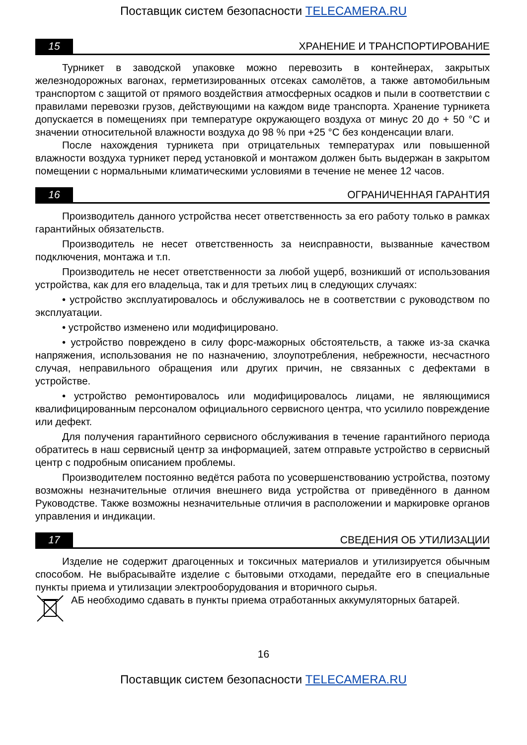Поставщик систем безопасности TELECAMERA.RU
15
ХРАНЕНИЕ И ТРАНСПОРТИРОВАНИЕ
Турникет в заводской упаковке можно перевозить в контейнерах, закрытых железнодорожных вагонах, герметизированных отсеках самолётов, а также автомобильным транспортом с защитой от прямого воздействия атмосферных осадков и пыли в соответствии с правилами перевозки грузов, действующими на каждом виде транспорта. Хранение турникета допускается в помещениях при температуре окружающего воздуха от минус 20 до + 50 °С и значении относительной влажности воздуха до 98 % при +25 °С без конденсации влаги.
После нахождения турникета при отрицательных температурах или повышенной влажности воздуха турникет перед установкой и монтажом должен быть выдержан в закрытом помещении с нормальными климатическими условиями в течение не менее 12 часов.
16
ОГРАНИЧЕННАЯ ГАРАНТИЯ
Производитель данного устройства несет ответственность за его работу только в рамках гарантийных обязательств.
Производитель не несет ответственность за неисправности, вызванные качеством подключения, монтажа и т.п.
Производитель не несет ответственности за любой ущерб, возникший от использования устройства, как для его владельца, так и для третьих лиц в следующих случаях:
• устройство эксплуатировалось и обслуживалось не в соответствии с руководством по эксплуатации.
• устройство изменено или модифицировано.
• устройство повреждено в силу форс-мажорных обстоятельств, а также из-за скачка напряжения, использования не по назначению, злоупотребления, небрежности, несчастного случая, неправильного обращения или других причин, не связанных с дефектами в устройстве.
• устройство ремонтировалось или модифицировалось лицами, не являющимися квалифицированным персоналом официального сервисного центра, что усилило повреждение или дефект.
Для получения гарантийного сервисного обслуживания в течение гарантийного периода обратитесь в наш сервисный центр за информацией, затем отправьте устройство в сервисный центр с подробным описанием проблемы.
Производителем постоянно ведётся работа по усовершенствованию устройства, поэтому возможны незначительные отличия внешнего вида устройства от приведённого в данном Руководстве. Также возможны незначительные отличия в расположении и маркировке органов управления и индикации.
17
СВЕДЕНИЯ ОБ УТИЛИЗАЦИИ
Изделие не содержит драгоценных и токсичных материалов и утилизируется обычным способом. Не выбрасывайте изделие с бытовыми отходами, передайте его в специальные пункты приема и утилизации электрооборудования и вторичного сырья.
АБ необходимо сдавать в пункты приема отработанных аккумуляторных батарей.
16
Поставщик систем безопасности TELECAMERA.RU